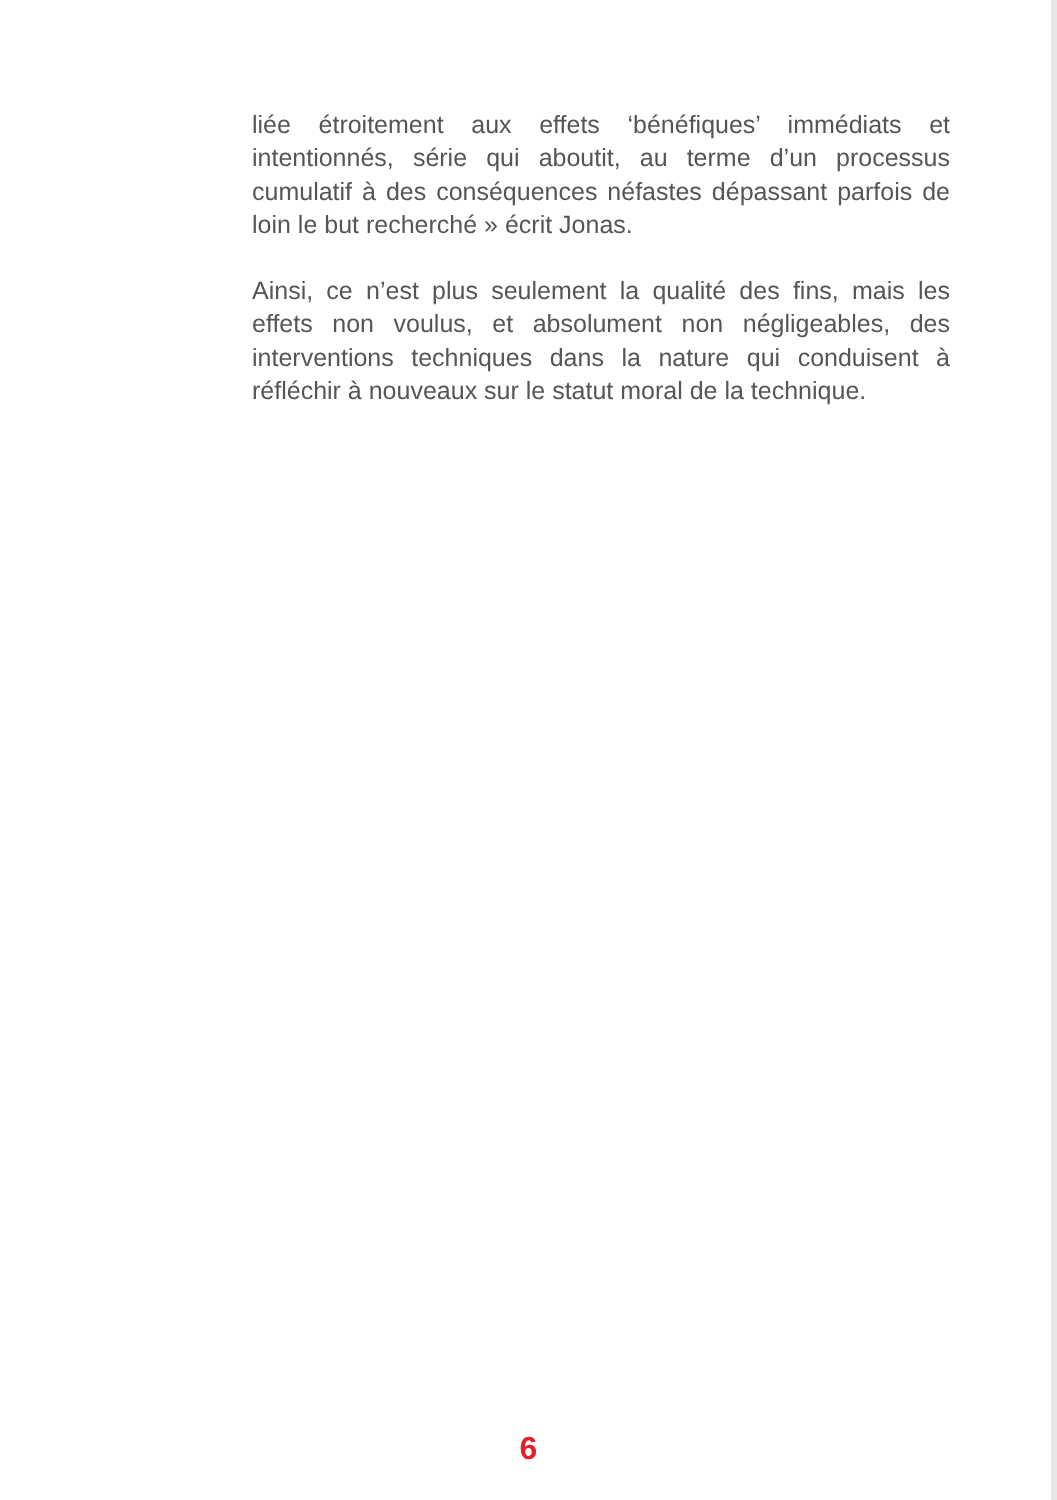liée étroitement aux effets ‘bénéfiques’ immédiats et intentionnés, série qui aboutit, au terme d’un processus cumulatif à des conséquences néfastes dépassant parfois de loin le but recherché » écrit Jonas.
Ainsi, ce n’est plus seulement la qualité des fins, mais les effets non voulus, et absolument non négligeables, des interventions techniques dans la nature qui conduisent à réfléchir à nouveaux sur le statut moral de la technique.
6